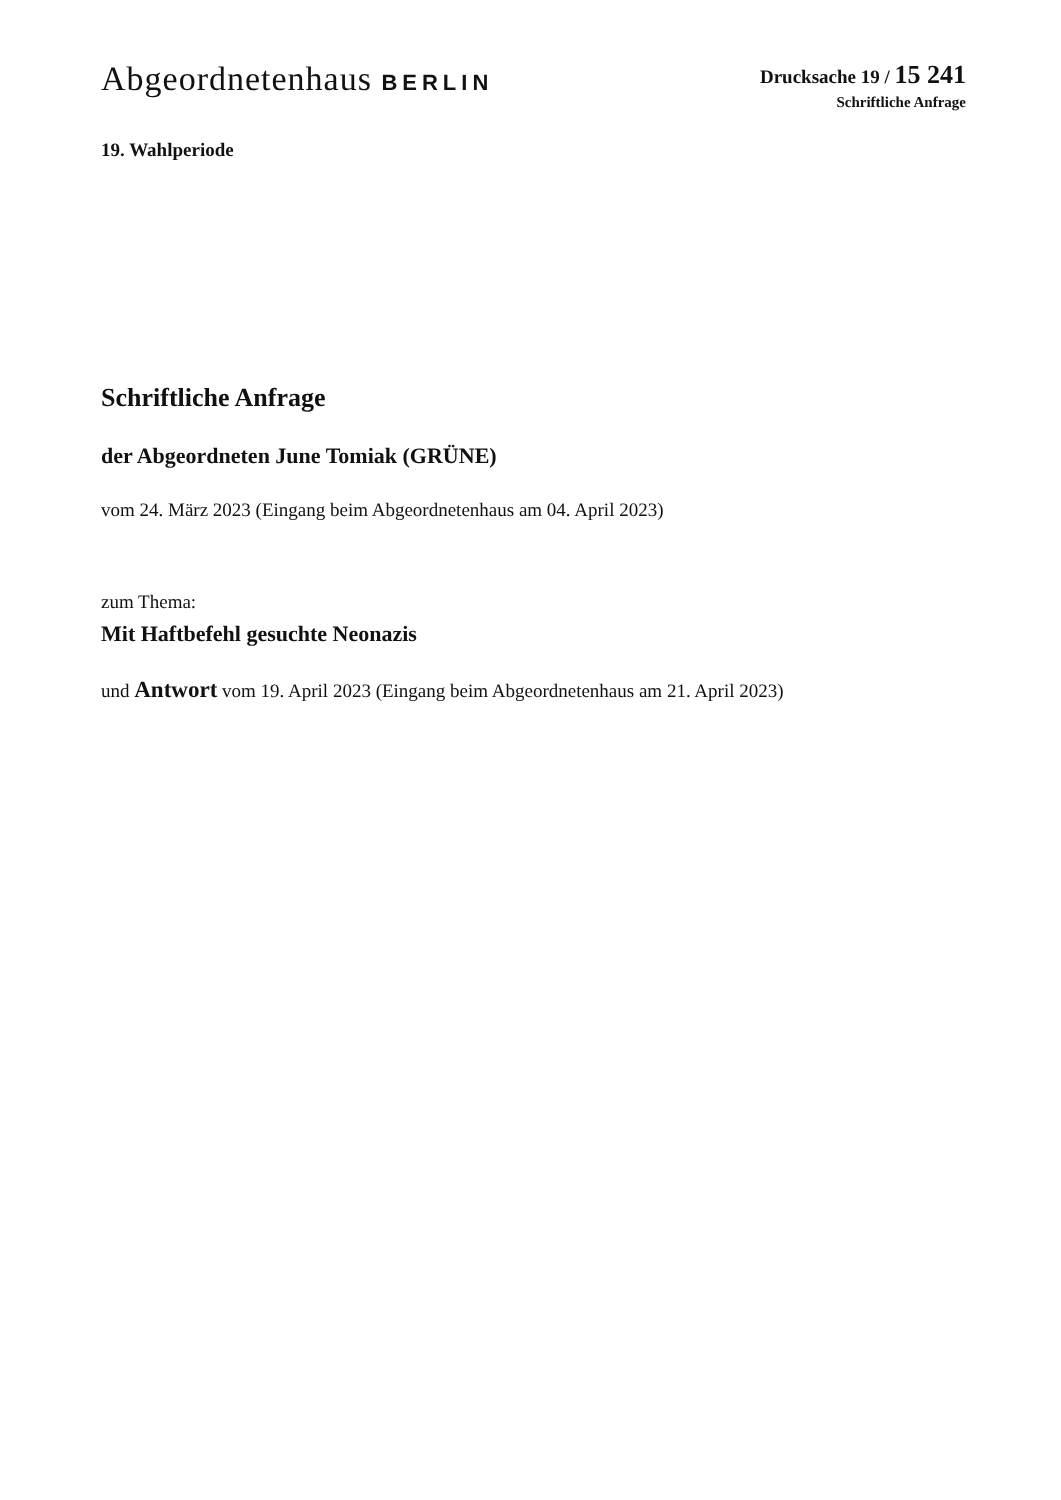Abgeordnetenhaus BERLIN
Drucksache 19 / 15 241
Schriftliche Anfrage
19. Wahlperiode
Schriftliche Anfrage
der Abgeordneten June Tomiak (GRÜNE)
vom 24. März 2023 (Eingang beim Abgeordnetenhaus am 04. April 2023)
zum Thema:
Mit Haftbefehl gesuchte Neonazis
und Antwort vom 19. April 2023 (Eingang beim Abgeordnetenhaus am 21. April 2023)